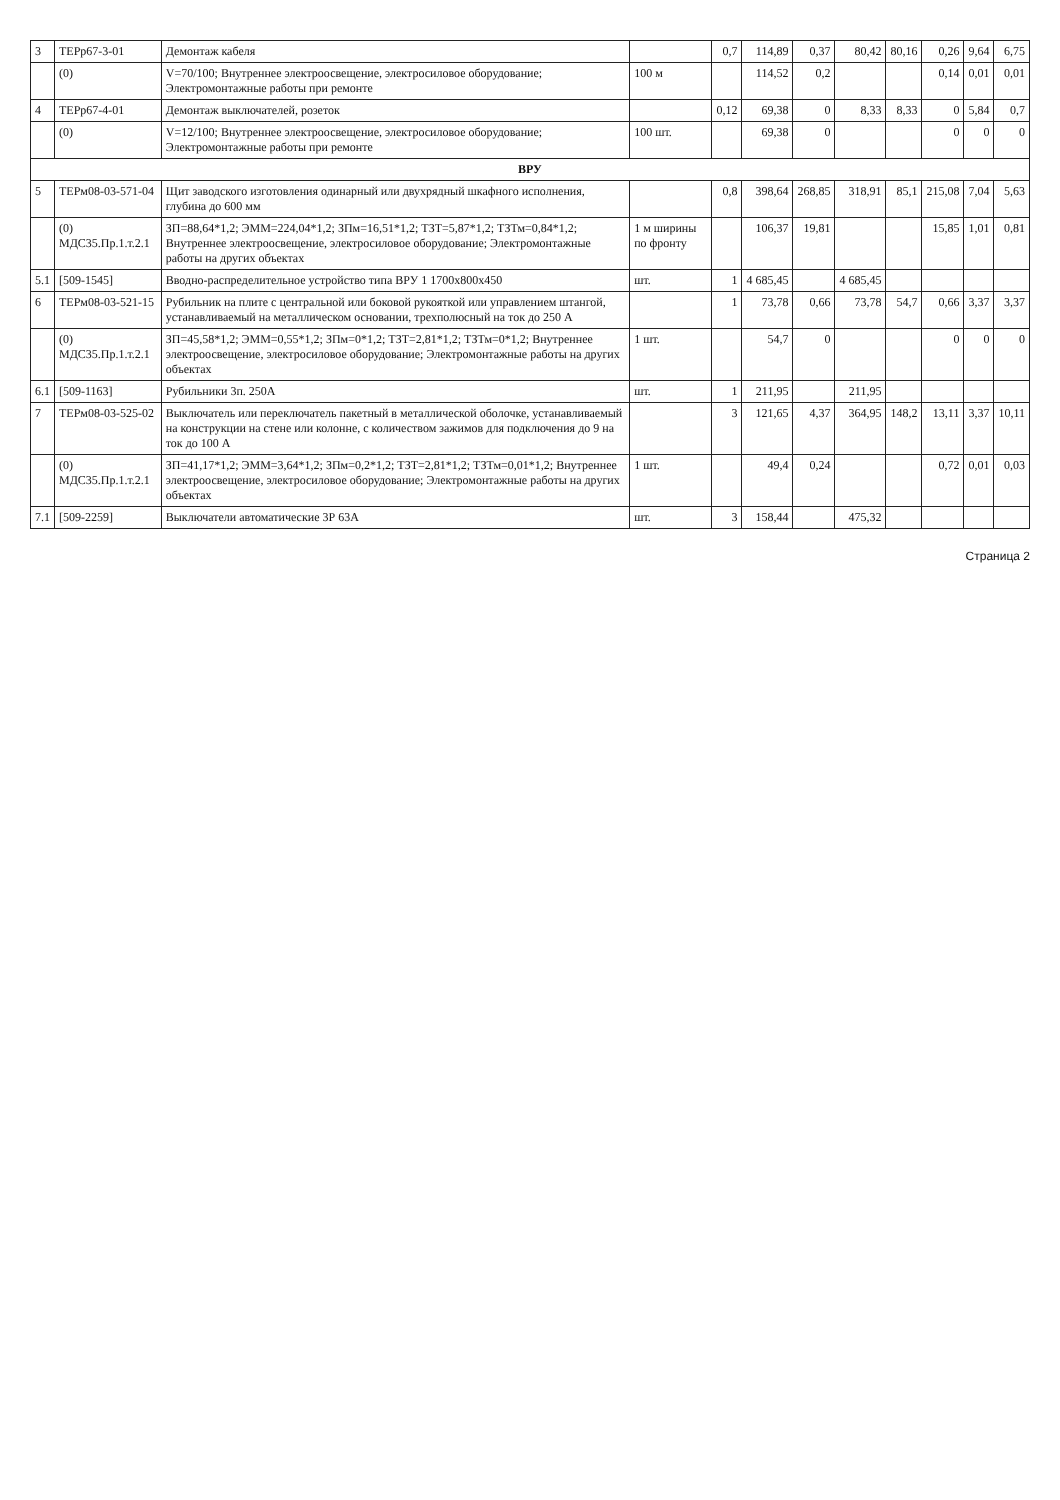| 3 | ТЕРр67-3-01 | Демонтаж кабеля | | 0,7 | 114,89 | 0,37 | 80,42 | 80,16 | 0,26 | 9,64 | 6,75 |
| | (0) | V=70/100; Внутреннее электроосвещение, электросиловое оборудование; Электромонтажные работы при ремонте | 100 м | | 114,52 | 0,2 | | | 0,14 | 0,01 | 0,01 |
| 4 | ТЕРр67-4-01 | Демонтаж выключателей, розеток | | 0,12 | 69,38 | 0 | 8,33 | 8,33 | 0 | 5,84 | 0,7 |
| | (0) | V=12/100; Внутреннее электроосвещение, электросиловое оборудование; Электромонтажные работы при ремонте | 100 шт. | | 69,38 | 0 | | | 0 | 0 | 0 |
| ВРУ | | | | | | | | | | | |
| 5 | ТЕРм08-03-571-04 | Щит заводского изготовления одинарный или двухрядный шкафного исполнения, глубина до 600 мм | | 0,8 | 398,64 | 268,85 | 318,91 | 85,1 | 215,08 | 7,04 | 5,63 |
| | (0) МДС35.Пр.1.т.2.1 | ЗП=88,64*1,2; ЭММ=224,04*1,2; ЗПм=16,51*1,2; ТЗТ=5,87*1,2; ТЗТм=0,84*1,2; Внутреннее электроосвещение, электросиловое оборудование; Электромонтажные работы на других объектах | 1 м ширины по фронту | | 106,37 | 19,81 | | | 15,85 | 1,01 | 0,81 |
| 5.1 | [509-1545] | Вводно-распределительное устройство типа ВРУ 1 1700х800х450 | шт. | 1 | 4 685,45 | | 4 685,45 | | | | |
| 6 | ТЕРм08-03-521-15 | Рубильник на плите с центральной или боковой рукояткой или управлением штангой, устанавливаемый на металлическом основании, трехполюсный на ток до 250 А | | 1 | 73,78 | 0,66 | 73,78 | 54,7 | 0,66 | 3,37 | 3,37 |
| | (0) МДС35.Пр.1.т.2.1 | ЗП=45,58*1,2; ЭММ=0,55*1,2; ЗПм=0*1,2; ТЗТ=2,81*1,2; ТЗТм=0*1,2; Внутреннее электроосвещение, электросиловое оборудование; Электромонтажные работы на других объектах | 1 шт. | | 54,7 | 0 | | | 0 | 0 | 0 |
| 6.1 | [509-1163] | Рубильники 3п. 250А | шт. | 1 | 211,95 | | 211,95 | | | | |
| 7 | ТЕРм08-03-525-02 | Выключатель или переключатель пакетный в металлической оболочке, устанавливаемый на конструкции на стене или колонне, с количеством зажимов для подключения до 9 на ток до 100 А | | 3 | 121,65 | 4,37 | 364,95 | 148,2 | 13,11 | 3,37 | 10,11 |
| | (0) МДС35.Пр.1.т.2.1 | ЗП=41,17*1,2; ЭММ=3,64*1,2; ЗПм=0,2*1,2; ТЗТ=2,81*1,2; ТЗТм=0,01*1,2; Внутреннее электроосвещение, электросиловое оборудование; Электромонтажные работы на других объектах | 1 шт. | | 49,4 | 0,24 | | | 0,72 | 0,01 | 0,03 |
| 7.1 | [509-2259] | Выключатели автоматические 3Р 63А | шт. | 3 | 158,44 | | 475,32 | | | | |
Страница 2